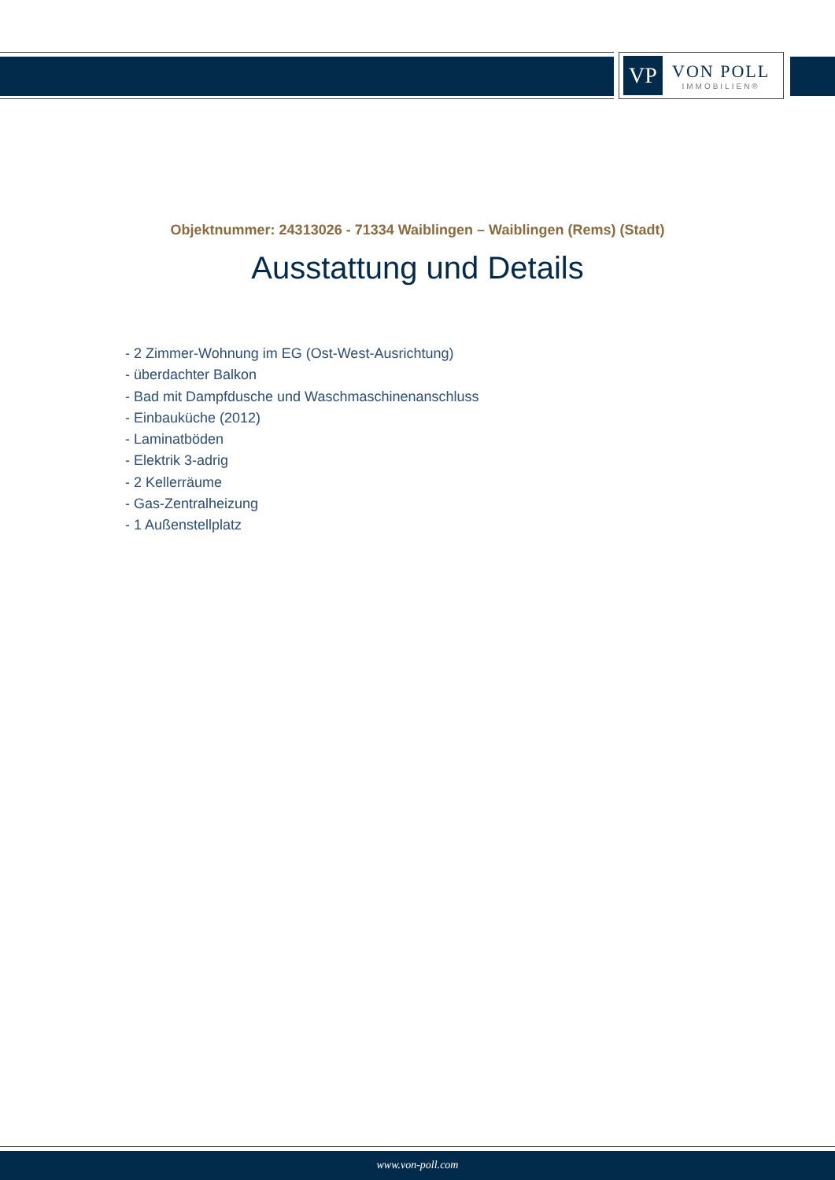VP
VON POLL
IMMOBILIEN®
Objektnummer: 24313026 - 71334 Waiblingen – Waiblingen (Rems) (Stadt)
Ausstattung und Details
- 2 Zimmer-Wohnung im EG (Ost-West-Ausrichtung)
- überdachter Balkon
- Bad mit Dampfdusche und Waschmaschinenanschluss
- Einbauküche (2012)
- Laminatböden
- Elektrik 3-adrig
- 2 Kellerräume
- Gas-Zentralheizung
- 1 Außenstellplatz
www.von-poll.com